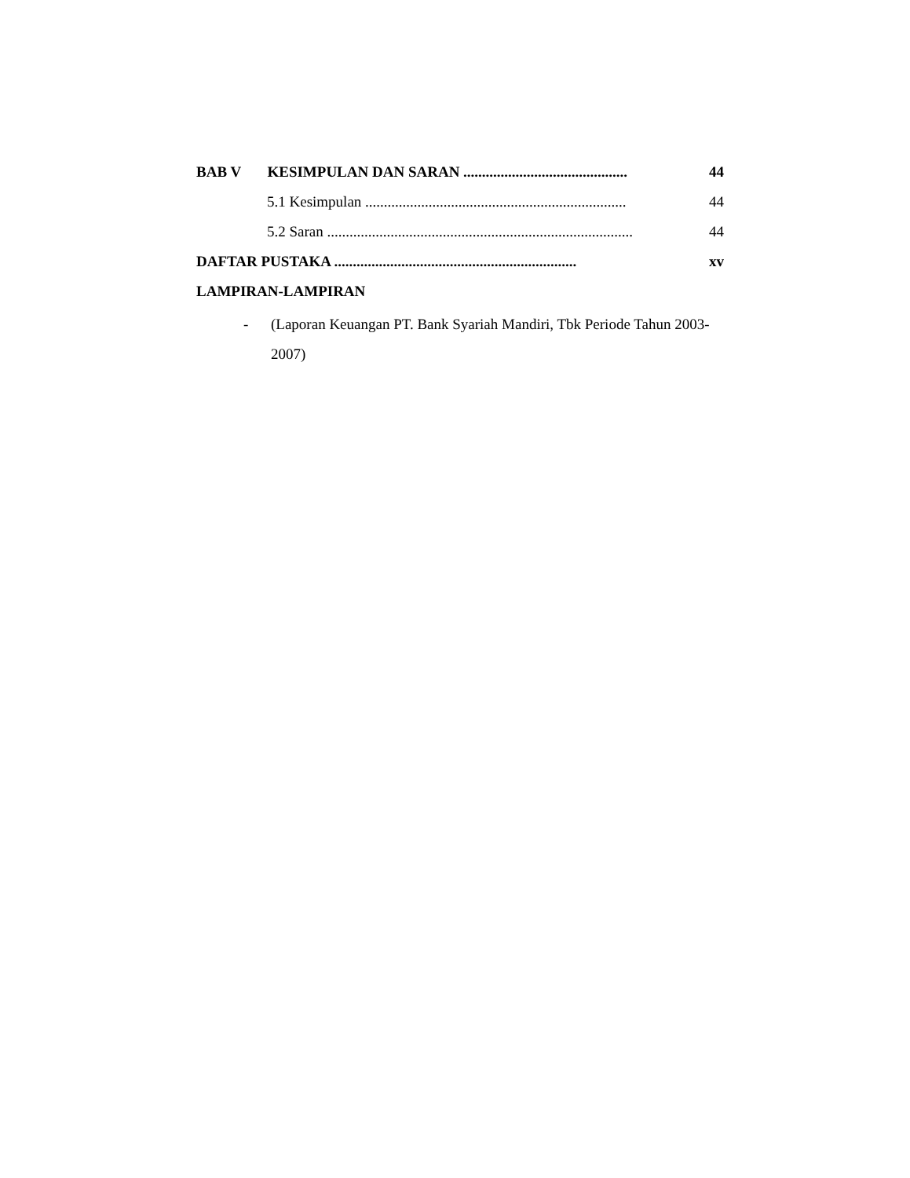BAB V KESIMPULAN DAN SARAN ............................................ 44
5.1 Kesimpulan ...................................................................... 44
5.2 Saran .................................................................................. 44
DAFTAR PUSTAKA ................................................................. xv
LAMPIRAN-LAMPIRAN
- (Laporan Keuangan PT. Bank Syariah Mandiri, Tbk Periode Tahun 2003-2007)